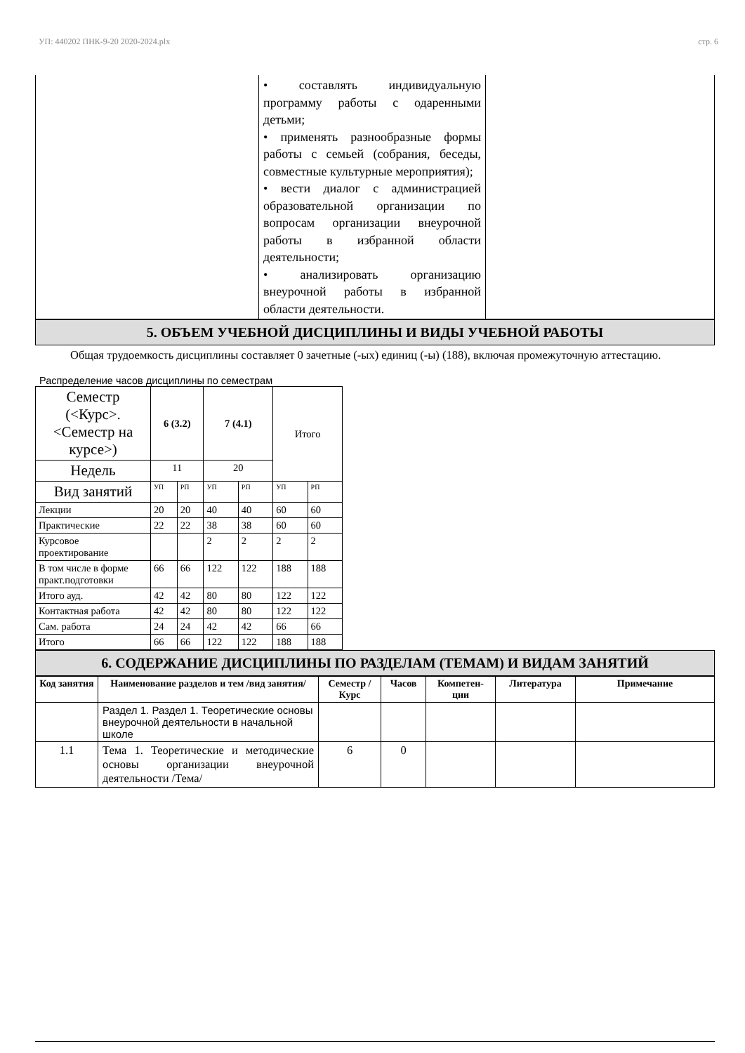УП: 440202 ПНК-9-20 2020-2024.plx стр. 6
| | • составлять индивидуальную программу работы с одаренными детьми; • применять разнообразные формы работы с семьей (собрания, беседы, совместные культурные мероприятия); • вести диалог с администрацией образовательной организации по вопросам организации внеурочной работы в избранной области деятельности; • анализировать организацию внеурочной работы в избранной области деятельности. | |
5. ОБЪЕМ УЧЕБНОЙ ДИСЦИПЛИНЫ И ВИДЫ УЧЕБНОЙ РАБОТЫ
Общая трудоемкость дисциплины составляет 0 зачетные (-ых) единиц (-ы) (188), включая промежуточную аттестацию.
Распределение часов дисциплины по семестрам
| Семестр (<Курс>.<Семестр на курсе>) | 6 (3.2) | | 7 (4.1) | | Итого | |
| Недель | 11 | | 20 | | | |
| Вид занятий | УП | РП | УП | РП | УП | РП |
| Лекции | 20 | 20 | 40 | 40 | 60 | 60 |
| Практические | 22 | 22 | 38 | 38 | 60 | 60 |
| Курсовое проектирование | | | 2 | 2 | 2 | 2 |
| В том числе в форме практ.подготовки | 66 | 66 | 122 | 122 | 188 | 188 |
| Итого ауд. | 42 | 42 | 80 | 80 | 122 | 122 |
| Контактная работа | 42 | 42 | 80 | 80 | 122 | 122 |
| Сам. работа | 24 | 24 | 42 | 42 | 66 | 66 |
| Итого | 66 | 66 | 122 | 122 | 188 | 188 |
6. СОДЕРЖАНИЕ ДИСЦИПЛИНЫ ПО РАЗДЕЛАМ (ТЕМАМ) И ВИДАМ ЗАНЯТИЙ
| Код занятия | Наименование разделов и тем /вид занятия/ | Семестр / Курс | Часов | Компетен-ции | Литература | Примечание |
| --- | --- | --- | --- | --- | --- | --- |
| | Раздел 1. Раздел 1. Теоретические основы внеурочной деятельности в начальной школе | | | | | |
| 1.1 | Тема 1. Теоретические и методические основы организации внеурочной деятельности /Тема/ | 6 | 0 | | | |